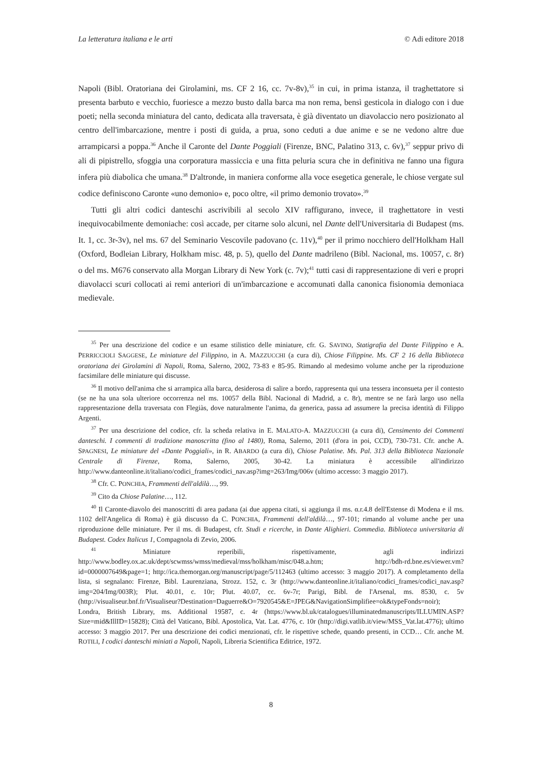La letteratura italiana e le arti © Adi editore 2018
Napoli (Bibl. Oratoriana dei Girolamini, ms. CF 2 16, cc. 7v-8v),<sup>35</sup> in cui, in prima istanza, il traghettatore si presenta barbuto e vecchio, fuoriesce a mezzo busto dalla barca ma non rema, bensì gesticola in dialogo con i due poeti; nella seconda miniatura del canto, dedicata alla traversata, è già diventato un diavolaccio nero posizionato al centro dell'imbarcazione, mentre i posti di guida, a prua, sono ceduti a due anime e se ne vedono altre due arrampicarsi a poppa.<sup>36</sup> Anche il Caronte del Dante Poggiali (Firenze, BNC, Palatino 313, c. 6v),<sup>37</sup> seppur privo di ali di pipistrello, sfoggia una corporatura massiccia e una fitta peluria scura che in definitiva ne fanno una figura infera più diabolica che umana.<sup>38</sup> D'altronde, in maniera conforme alla voce esegetica generale, le chiose vergate sul codice definiscono Caronte «uno demonio» e, poco oltre, «il primo demonio trovato».<sup>39</sup>
Tutti gli altri codici danteschi ascrivibili al secolo XIV raffigurano, invece, il traghettatore in vesti inequivocabilmente demoniache: così accade, per citarne solo alcuni, nel Dante dell'Universitaria di Budapest (ms. It. 1, cc. 3r-3v), nel ms. 67 del Seminario Vescovile padovano (c. 11v),<sup>40</sup> per il primo nocchiero dell'Holkham Hall (Oxford, Bodleian Library, Holkham misc. 48, p. 5), quello del Dante madrileno (Bibl. Nacional, ms. 10057, c. 8r) o del ms. M676 conservato alla Morgan Library di New York (c. 7v);<sup>41</sup> tutti casi di rappresentazione di veri e propri diavolacci scuri collocati ai remi anteriori di un'imbarcazione e accomunati dalla canonica fisionomia demoniaca medievale.
<sup>35</sup> Per una descrizione del codice e un esame stilistico delle miniature, cfr. G. SAVINO, Statigrafia del Dante Filippino e A. PERRICCIOLI SAGGESE, Le miniature del Filippino, in A. MAZZUCCHI (a cura di), Chiose Filippine. Ms. CF 2 16 della Biblioteca oratoriana dei Girolamini di Napoli, Roma, Salerno, 2002, 73-83 e 85-95. Rimando al medesimo volume anche per la riproduzione facsimilare delle miniature qui discusse.
<sup>36</sup> Il motivo dell'anima che si arrampica alla barca, desiderosa di salire a bordo, rappresenta qui una tessera inconsueta per il contesto (se ne ha una sola ulteriore occorrenza nel ms. 10057 della Bibl. Nacional di Madrid, a c. 8r), mentre se ne farà largo uso nella rappresentazione della traversata con Flegiàs, dove naturalmente l'anima, da generica, passa ad assumere la precisa identità di Filippo Argenti.
<sup>37</sup> Per una descrizione del codice, cfr. la scheda relativa in E. MALATO-A. MAZZUCCHI (a cura di), Censimento dei Commenti danteschi. I commenti di tradizione manoscritta (fino al 1480), Roma, Salerno, 2011 (d'ora in poi, CCD), 730-731. Cfr. anche A. SPAGNESI, Le miniature del «Dante Poggiali», in R. ABARDO (a cura di), Chiose Palatine. Ms. Pal. 313 della Biblioteca Nazionale Centrale di Firenze, Roma, Salerno, 2005, 30-42. La miniatura è accessibile all'indirizzo http://www.danteonline.it/italiano/codici_frames/codici_nav.asp?img=263/Img/006v (ultimo accesso: 3 maggio 2017).
<sup>38</sup> Cfr. C. PONCHIA, Frammenti dell'aldilà…, 99.
<sup>39</sup> Cito da Chiose Palatine…, 112.
<sup>40</sup> Il Caronte-diavolo dei manoscritti di area padana (ai due appena citati, si aggiunga il ms. α.r.4.8 dell'Estense di Modena e il ms. 1102 dell'Angelica di Roma) è già discusso da C. PONCHIA, Frammenti dell'aldilà…, 97-101; rimando al volume anche per una riproduzione delle miniature. Per il ms. di Budapest, cfr. Studi e ricerche, in Dante Alighieri. Commedia. Biblioteca universitaria di Budapest. Codex Italicus 1, Compagnola di Zevio, 2006.
<sup>41</sup> Miniature reperibili, rispettivamente, agli indirizzi http://www.bodley.ox.ac.uk/dept/scwmss/wmss/medieval/mss/holkham/misc/048.a.htm; http://bdh-rd.bne.es/viewer.vm?id=0000007649&page=1; http://ica.themorgan.org/manuscript/page/5/112463 (ultimo accesso: 3 maggio 2017). A completamento della lista, si segnalano: Firenze, Bibl. Laurenziana, Strozz. 152, c. 3r (http://www.danteonline.it/italiano/codici_frames/codici_nav.asp?img=204/Img/003R); Plut. 40.01, c. 10r; Plut. 40.07, cc. 6v-7r; Parigi, Bibl. de l'Arsenal, ms. 8530, c. 5v (http://visualiseur.bnf.fr/Visualiseur?Destination=Daguerre&O=7920545&E=JPEG&NavigationSimplifiee=ok&typeFonds=noir); Londra, British Library, ms. Additional 19587, c. 4r (https://www.bl.uk/catalogues/illuminatedmanuscripts/ILLUMIN.ASP?Size=mid&IllID=15828); Città del Vaticano, Bibl. Apostolica, Vat. Lat. 4776, c. 10r (http://digi.vatlib.it/view/MSS_Vat.lat.4776); ultimo accesso: 3 maggio 2017. Per una descrizione dei codici menzionati, cfr. le rispettive schede, quando presenti, in CCD… Cfr. anche M. ROTILI, I codici danteschi miniati a Napoli, Napoli, Libreria Scientifica Editrice, 1972.
8